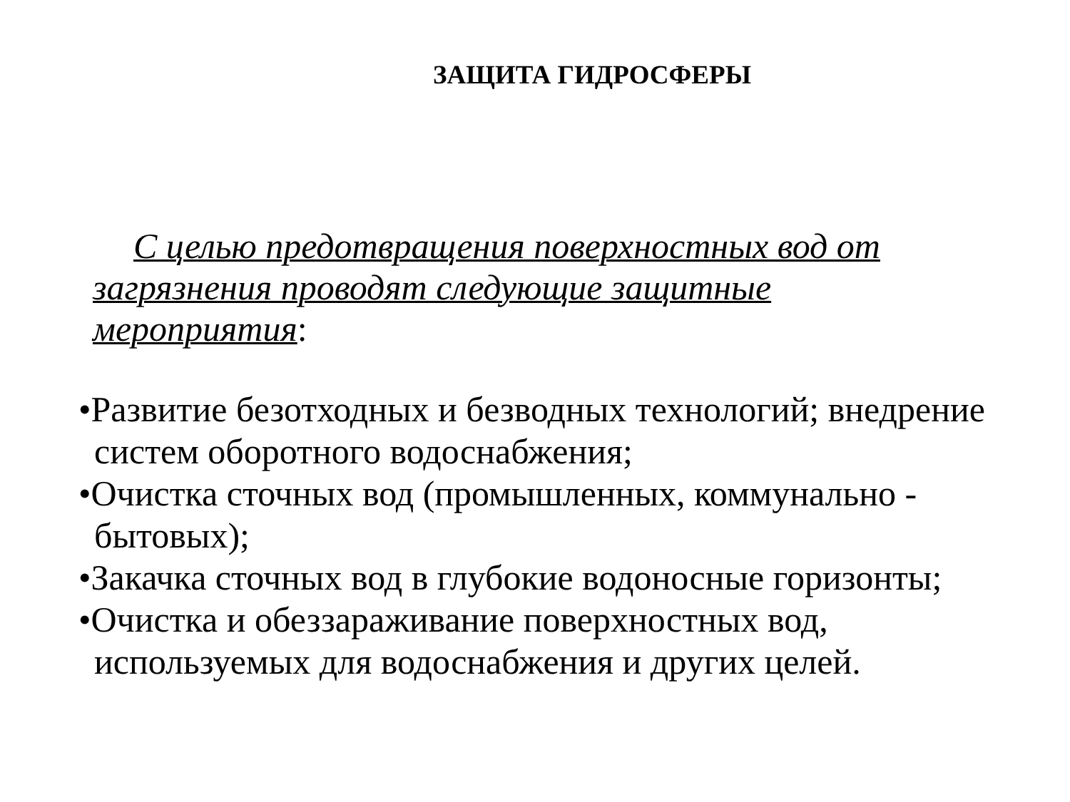ЗАЩИТА ГИДРОСФЕРЫ
С целью предотвращения поверхностных вод от загрязнения проводят следующие защитные мероприятия:
•Развитие безотходных и безводных технологий; внедрение систем оборотного водоснабжения;
•Очистка сточных вод (промышленных, коммунально - бытовых);
•Закачка сточных вод в глубокие водоносные горизонты;
•Очистка и обеззараживание поверхностных вод, используемых для водоснабжения и других целей.